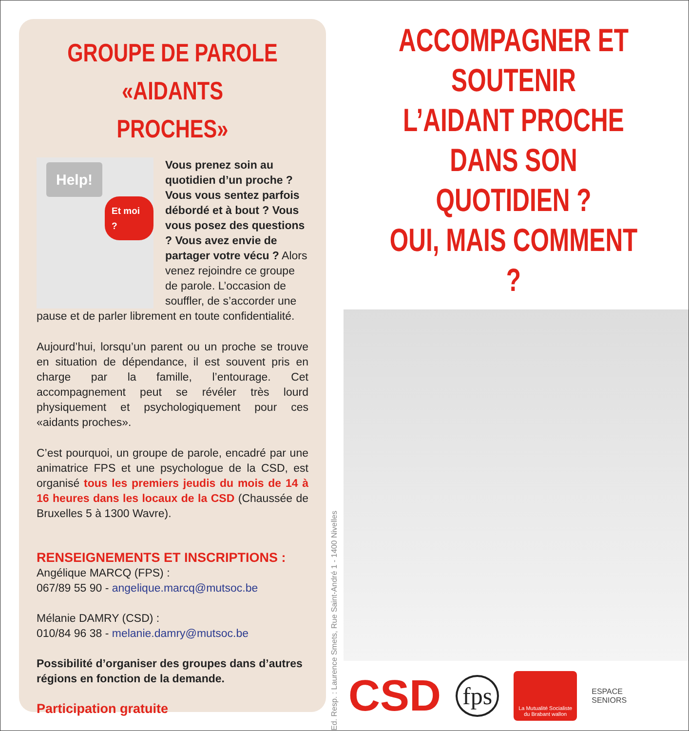GROUPE DE PAROLE
«AIDANTS PROCHES»
Help!
Et moi ?
Vous prenez soin au quotidien d’un proche ? Vous vous sentez parfois débordé et à bout ? Vous vous posez des questions ? Vous avez envie de partager votre vécu ? Alors venez rejoindre ce groupe de parole. L’occasion de souffler, de s’accorder une pause et de parler librement en toute confidentialité.
Aujourd’hui, lorsqu’un parent ou un proche se trouve en situation de dépendance, il est souvent pris en charge par la famille, l’entourage. Cet accompagnement peut se révéler très lourd physiquement et psychologiquement pour ces «aidants proches».
C’est pourquoi, un groupe de parole, encadré par une animatrice FPS et une psychologue de la CSD, est organisé tous les premiers jeudis du mois de 14 à 16 heures dans les locaux de la CSD (Chaussée de Bruxelles 5 à 1300 Wavre).
RENSEIGNEMENTS ET INSCRIPTIONS :
Angélique MARCQ (FPS) :
067/89 55 90 - angelique.marcq@mutsoc.be
Mélanie DAMRY (CSD) :
010/84 96 38 - melanie.damry@mutsoc.be
Possibilité d’organiser des groupes dans d’autres régions en fonction de la demande.
Participation gratuite
Ed. Resp. : Laurence Smets, Rue Saint-André 1 - 1400 Nivelles
ACCOMPAGNER ET SOUTENIR
L’AIDANT PROCHE
DANS SON QUOTIDIEN ?
OUI, MAIS COMMENT ?
CSD
fps
La Mutualité Socialiste
du Brabant wallon
ESPACE
SENIORS